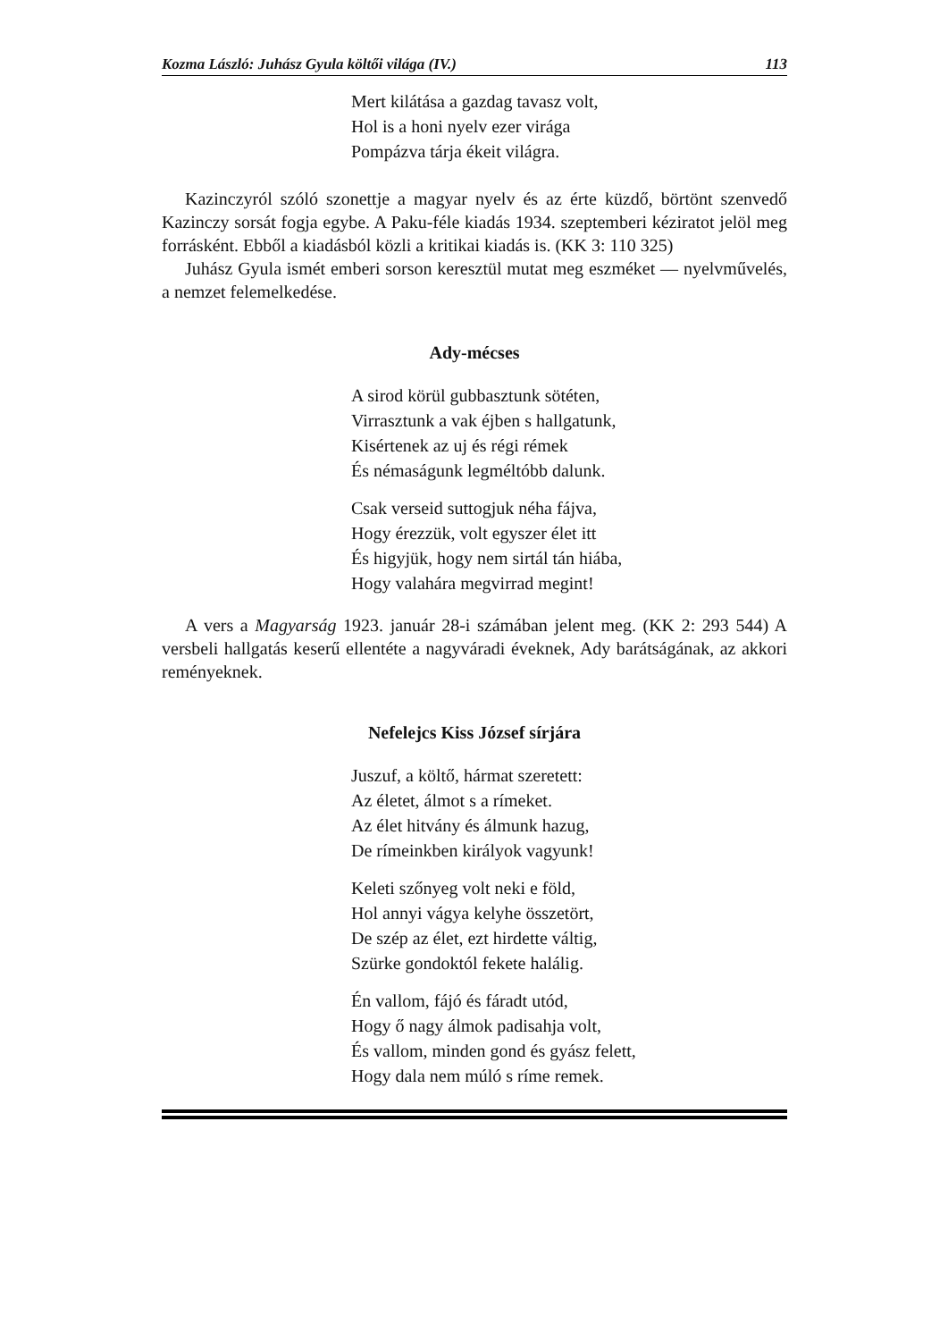Kozma László: Juhász Gyula költői világa (IV.) 113
Mert kilátása a gazdag tavasz volt,
Hol is a honi nyelv ezer virága
Pompázva tárja ékeit világra.
Kazinczyról szóló szonettje a magyar nyelv és az érte küzdő, börtönt szenvedő Kazinczy sorsát fogja egybe. A Paku-féle kiadás 1934. szeptemberi kéziratot jelöl meg forrásként. Ebből a kiadásból közli a kritikai kiadás is. (KK 3: 110 325)
Juhász Gyula ismét emberi sorson keresztül mutat meg eszméket — nyelvműve­lés, a nemzet felemelkedése.
Ady-mécses
A sirod körül gubbasztunk sötéten,
Virrasztunk a vak éjben s hallgatunk,
Kisértenek az uj és régi rémek
És némaságunk legméltóbb dalunk.
Csak verseid suttogjuk néha fájva,
Hogy érezzük, volt egyszer élet itt
És higyjük, hogy nem sirtál tán hiába,
Hogy valahára megvirrad megint!
A vers a Magyarság 1923. január 28-i számában jelent meg. (KK 2: 293 544) A versbeli hallgatás keserű ellentéte a nagyváradi éveknek, Ady barátságának, az akkori reményeknek.
Nefelejcs Kiss József sírjára
Juszuf, a költő, hármat szeretett:
Az életet, álmot s a rímeket.
Az élet hitvány és álmunk hazug,
De rímeinkben királyok vagyunk!
Keleti szőnyeg volt neki e föld,
Hol annyi vágya kelyhe összetört,
De szép az élet, ezt hirdette váltig,
Szürke gondoktól fekete halálig.
Én vallom, fájó és fáradt utód,
Hogy ő nagy álmok padisahja volt,
És vallom, minden gond és gyász felett,
Hogy dala nem múló s ríme remek.